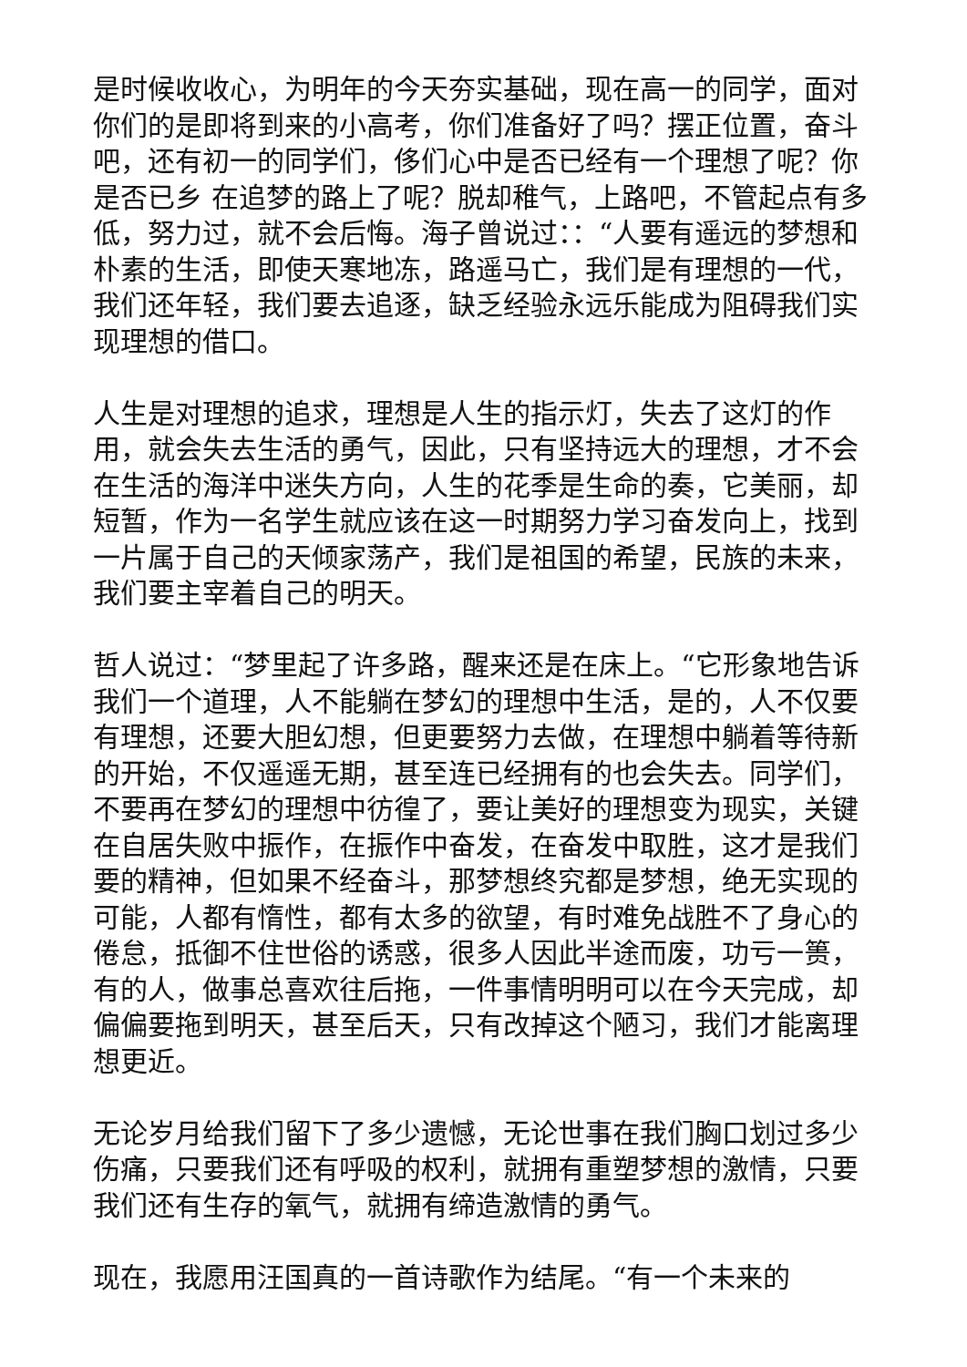是时候收收心，为明年的今天夯实基础，现在高一的同学，面对你们的是即将到来的小高考，你们准备好了吗？摆正位置，奋斗吧，还有初一的同学们，侈们心中是否已经有一个理想了呢？你是否已乡 在追梦的路上了呢？脱却稚气，上路吧，不管起点有多低，努力过，就不会后悔。海子曾说过：：“人要有遥远的梦想和朴素的生活，即使天寒地冻，路遥马亡，我们是有理想的一代，我们还年轻，我们要去追逐，缺乏经验永远乐能成为阻碍我们实现理想的借口。
人生是对理想的追求，理想是人生的指示灯，失去了这灯的作用，就会失去生活的勇气，因此，只有坚持远大的理想，才不会在生活的海洋中迷失方向，人生的花季是生命的奏，它美丽，却短暂，作为一名学生就应该在这一时期努力学习奋发向上，找到一片属于自己的天倾家荡产，我们是祖国的希望，民族的未来，我们要主宰着自己的明天。
哲人说过：“梦里起了许多路，醒来还是在床上。“它形象地告诉我们一个道理，人不能躺在梦幻的理想中生活，是的，人不仅要有理想，还要大胆幻想，但更要努力去做，在理想中躺着等待新的开始，不仅遥遥无期，甚至连已经拥有的也会失去。同学们，不要再在梦幻的理想中彷徨了，要让美好的理想变为现实，关键在自居失败中振作，在振作中奋发，在奋发中取胜，这才是我们要的精神，但如果不经奋斗，那梦想终究都是梦想，绝无实现的可能，人都有惰性，都有太多的欲望，有时难免战胜不了身心的倦怠，抵御不住世俗的诱惑，很多人因此半途而废，功亏一篑，有的人，做事总喜欢往后拖，一件事情明明可以在今天完成，却偏偏要拖到明天，甚至后天，只有改掉这个陋习，我们才能离理想更近。
无论岁月给我们留下了多少遗憾，无论世事在我们胸口划过多少伤痛，只要我们还有呼吸的权利，就拥有重塑梦想的激情，只要我们还有生存的氧气，就拥有缔造激情的勇气。
现在，我愿用汪国真的一首诗歌作为结尾。“有一个未来的